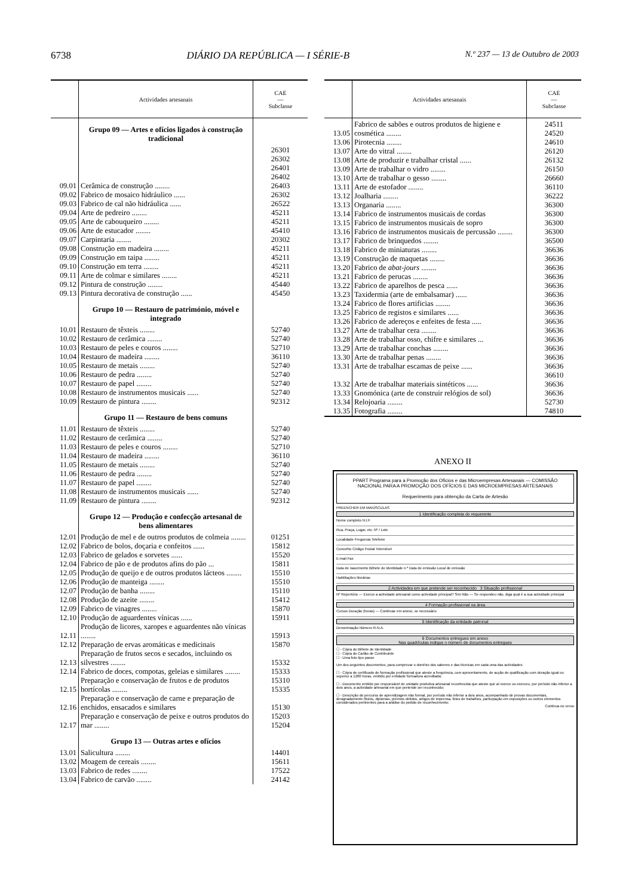6738 DIÁRIO DA REPÚBLICA — I SÉRIE-B N.º 237 — 13 de Outubro de 2003
| | Actividades artesanais | CAE — Subclasse |
| --- | --- | --- |
| | Grupo 09 — Artes e ofícios ligados à construção tradicional | |
| 09.01 | Cerâmica de construção ........ | 26301 26302 26401 26402 26403 |
| 09.02 | Fabrico de mosaico hidráulico ...... | 26302 |
| 09.03 | Fabrico de cal não hidráulica ...... | 26522 |
| 09.04 | Arte de pedreiro ........ | 45211 |
| 09.05 | Arte de cabouqueiro ........ | 45211 |
| 09.06 | Arte de estucador ........ | 45410 |
| 09.07 | Carpintaria ........ | 20302 |
| 09.08 | Construção em madeira ........ | 45211 |
| 09.09 | Construção em taipa ........ | 45211 |
| 09.10 | Construção em terra ........ | 45211 |
| 09.11 | Arte de colmar e similares ........ | 45211 |
| 09.12 | Pintura de construção ........ | 45440 |
| 09.13 | Pintura decorativa de construção ...... | 45450 |
| | Grupo 10 — Restauro de património, móvel e integrado | |
| 10.01 | Restauro de têxteis ........ | 52740 |
| 10.02 | Restauro de cerâmica ........ | 52740 |
| 10.03 | Restauro de peles e couros ........ | 52710 |
| 10.04 | Restauro de madeira ........ | 36110 |
| 10.05 | Restauro de metais ........ | 52740 |
| 10.06 | Restauro de pedra ........ | 52740 |
| 10.07 | Restauro de papel ........ | 52740 |
| 10.08 | Restauro de instrumentos musicais ...... | 52740 |
| 10.09 | Restauro de pintura ........ | 92312 |
| | Grupo 11 — Restauro de bens comuns | |
| 11.01 | Restauro de têxteis ........ | 52740 |
| 11.02 | Restauro de cerâmica ........ | 52740 |
| 11.03 | Restauro de peles e couros ........ | 52710 |
| 11.04 | Restauro de madeira ........ | 36110 |
| 11.05 | Restauro de metais ........ | 52740 |
| 11.06 | Restauro de pedra ........ | 52740 |
| 11.07 | Restauro de papel ........ | 52740 |
| 11.08 | Restauro de instrumentos musicais ...... | 52740 |
| 11.09 | Restauro de pintura ........ | 92312 |
| | Grupo 12 — Produção e confecção artesanal de bens alimentares | |
| 12.01 | Produção de mel e de outros produtos de colmeia ........ | 01251 |
| 12.02 | Fabrico de bolos, doçaria e confeitos ...... | 15812 |
| 12.03 | Fabrico de gelados e sorvetes ...... | 15520 |
| 12.04 | Fabrico de pão e de produtos afins do pão ... | 15811 |
| 12.05 | Produção de queijo e de outros produtos lácteos ........ | 15510 |
| 12.06 | Produção de manteiga ........ | 15510 |
| 12.07 | Produção de banha ........ | 15110 |
| 12.08 | Produção de azeite ........ | 15412 |
| 12.09 | Fabrico de vinagres ........ | 15870 |
| 12.10 | Produção de aguardentes vínicas ...... | 15911 |
| 12.11 | Produção de licores, xaropes e aguardentes não vínicas ........ | 15913 |
| 12.12 | Preparação de ervas aromáticas e medicinais | 15870 |
| 12.13 | Preparação de frutos secos e secados, incluindo os silvestres ........ | 15332 |
| 12.14 | Fabrico de doces, compotas, geleias e similares ........ | 15333 |
| 12.15 | Preparação e conservação de frutos e de produtos hortícolas ........ | 15310 15335 |
| 12.16 | Preparação e conservação de carne e preparação de enchidos, ensacados e similares | 15130 |
| 12.17 | Preparação e conservação de peixe e outros produtos do mar ........ | 15203 15204 |
| | Grupo 13 — Outras artes e ofícios | |
| 13.01 | Salicultura ........ | 14401 |
| 13.02 | Moagem de cereais ........ | 15611 |
| 13.03 | Fabrico de redes ........ | 17522 |
| 13.04 | Fabrico de carvão ........ | 24142 |
| | Actividades artesanais | CAE — Subclasse |
| --- | --- | --- |
| 13.05 | Fabrico de sabões e outros produtos de higiene e cosmética ........ | 24511 24520 |
| 13.06 | Pirotecnia ........ | 24610 |
| 13.07 | Arte do vitral ........ | 26120 |
| 13.08 | Arte de produzir e trabalhar cristal ...... | 26132 |
| 13.09 | Arte de trabalhar o vidro ........ | 26150 |
| 13.10 | Arte de trabalhar o gesso ........ | 26660 |
| 13.11 | Arte de estofador ........ | 36110 |
| 13.12 | Joalharia ........ | 36222 |
| 13.13 | Organaria ........ | 36300 |
| 13.14 | Fabrico de instrumentos musicais de cordas | 36300 |
| 13.15 | Fabrico de instrumentos musicais de sopro | 36300 |
| 13.16 | Fabrico de instrumentos musicais de percussão ........ | 36300 |
| 13.17 | Fabrico de brinquedos ........ | 36500 |
| 13.18 | Fabrico de miniaturas ........ | 36636 |
| 13.19 | Construção de maquetas ........ | 36636 |
| 13.20 | Fabrico de abat-jours ........ | 36636 |
| 13.21 | Fabrico de perucas ........ | 36636 |
| 13.22 | Fabrico de aparelhos de pesca ...... | 36636 |
| 13.23 | Taxidermia (arte de embalsamar) ...... | 36636 |
| 13.24 | Fabrico de flores artificias ........ | 36636 |
| 13.25 | Fabrico de registos e similares ...... | 36636 |
| 13.26 | Fabrico de adereços e enfeites de festa ..... | 36636 |
| 13.27 | Arte de trabalhar cera ........ | 36636 |
| 13.28 | Arte de trabalhar osso, chifre e similares ... | 36636 |
| 13.29 | Arte de trabalhar conchas ........ | 36636 |
| 13.30 | Arte de trabalhar penas ........ | 36636 |
| 13.31 | Arte de trabalhar escamas de peixe ...... | 36636 |
| 13.32 | Arte de trabalhar materiais sintéticos ...... | 36610 36636 |
| 13.33 | Gnomónica (arte de construir relógios de sol) | 36636 |
| 13.34 | Relojoaria ........ | 52730 |
| 13.35 | Fotografia ........ | 74810 |
ANEXO II
PPART Programa para a Promoção dos Ofícios e das Microempresas Artesanais — COMISSÃO NACIONAL PARA A PROMOÇÃO DOS OFÍCIOS E DAS MICROEMPRESAS ARTESANAIS
Requerimento para obtenção da Carta de Artesão
PREENCHER EM MAIÚSCULAS
1 Identificação completa do requerente
Nome completo N.I.F.
Rua, Praça, Lugar, etc. Nº / Lote
Localidade Freguesia Telefone
Concelho Código Postal Telemóvel
E-mail Fax
Data de nascimento Bilhete de Identidade n.º Data de emissão Local de emissão
Habilitações literárias
2 Actividades em que pretende ser reconhecido 3 Situação profissional
Nº Repertório — Exerce a actividade artesanal como actividade principal? Sim Não — Se respondeu não, diga qual é a sua actividade principal
4 Formação profissional na área
Cursos Duração (horas) — Continuar em anexo, se necessário
5 Identificação da entidade patronal
Denominação Número R.N.A.
6 Documentos entregues em anexo
Nas quadrículas indique o número de documentos entregues
☐ - Cópia do Bilhete de Identidade
☐ - Cópia do Cartão de Contribuinte
☐ - Uma foto tipo passe
Um dos seguintes documentos, para comprovar o domínio dos saberes e das técnicas em cada uma das actividades:
☐ - Cópia de certificado de formação profissional que ateste a frequência, com aproveitamento, de acção de qualificação com duração igual ou superior a 1200 horas, emitido por entidade formadora acreditada;
☐ - Documento emitido por responsável de unidade produtiva artesanal reconhecida que ateste que aí exerce ou exerceu, por período não inferior a dois anos, a actividade artesanal em que pretende ser reconhecido;
☐ - Descrição do percurso de aprendizagem não formal, por período não inferior a dois anos, acompanhado de provas documentais, designadamente títulos, diplomas, prémios obtidos, artigos de imprensa, fotos de trabalhos, participação em exposições ou outros elementos considerados pertinentes para a análise do pedido de reconhecimento;
Continua no verso